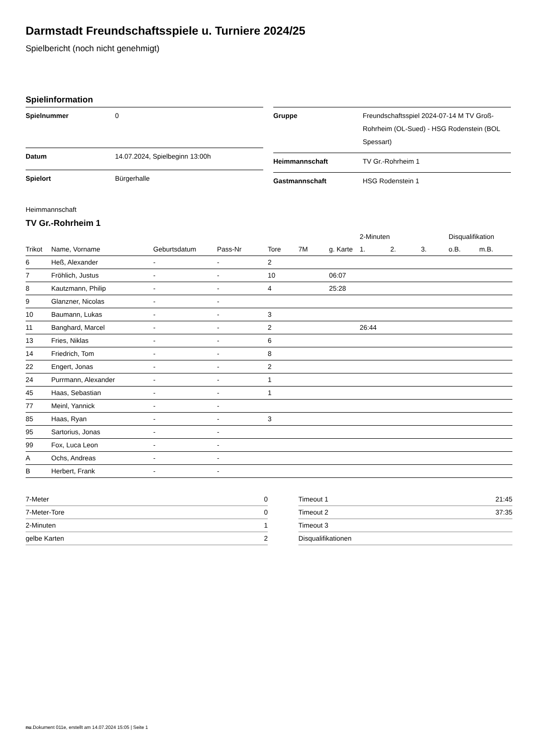Darmstadt Freundschaftsspiele u. Turniere 2024/25
Spielbericht (noch nicht genehmigt)
Spielinformation
| Spielnummer | 0 |
| Datum | 14.07.2024, Spielbeginn 13:00h |
| Spielort | Bürgerhalle |
| Gruppe | Freundschaftsspiel 2024-07-14 M TV Groß-Rohrheim (OL-Sued) - HSG Rodenstein (BOL Spessart) |
| Heimmannschaft | TV Gr.-Rohrheim 1 |
| Gastmannschaft | HSG Rodenstein 1 |
Heimmannschaft
TV Gr.-Rohrheim 1
| | | | | | | | 2-Minuten | | | Disqualifikation | |
| --- | --- | --- | --- | --- | --- | --- | --- | --- | --- | --- | --- |
| Trikot | Name, Vorname | Geburtsdatum | Pass-Nr | Tore | 7M | g. Karte | 1. | 2. | 3. | o.B. | m.B. |
| 6 | Heß, Alexander | - | - | 2 | | | | | | | |
| 7 | Fröhlich, Justus | - | - | 10 | | 06:07 | | | | | |
| 8 | Kautzmann, Philip | - | - | 4 | | 25:28 | | | | | |
| 9 | Glanzner, Nicolas | - | - | | | | | | | | |
| 10 | Baumann, Lukas | - | - | 3 | | | | | | | |
| 11 | Banghard, Marcel | - | - | 2 | | | 26:44 | | | | |
| 13 | Fries, Niklas | - | - | 6 | | | | | | | |
| 14 | Friedrich, Tom | - | - | 8 | | | | | | | |
| 22 | Engert, Jonas | - | - | 2 | | | | | | | |
| 24 | Purrmann, Alexander | - | - | 1 | | | | | | | |
| 45 | Haas, Sebastian | - | - | 1 | | | | | | | |
| 77 | Meinl, Yannick | - | - | | | | | | | | |
| 85 | Haas, Ryan | - | - | 3 | | | | | | | |
| 95 | Sartorius, Jonas | - | - | | | | | | | | |
| 99 | Fox, Luca Leon | - | - | | | | | | | | |
| A | Ochs, Andreas | - | - | | | | | | | | |
| B | Herbert, Frank | - | - | | | | | | | | |
| 7-Meter | 0 |
| 7-Meter-Tore | 0 |
| 2-Minuten | 1 |
| gelbe Karten | 2 |
| Timeout 1 | 21:45 |
| Timeout 2 | 37:35 |
| Timeout 3 | |
| Disqualifikationen | |
nu.Dokument 011e, erstellt am 14.07.2024 15:05 | Seite 1